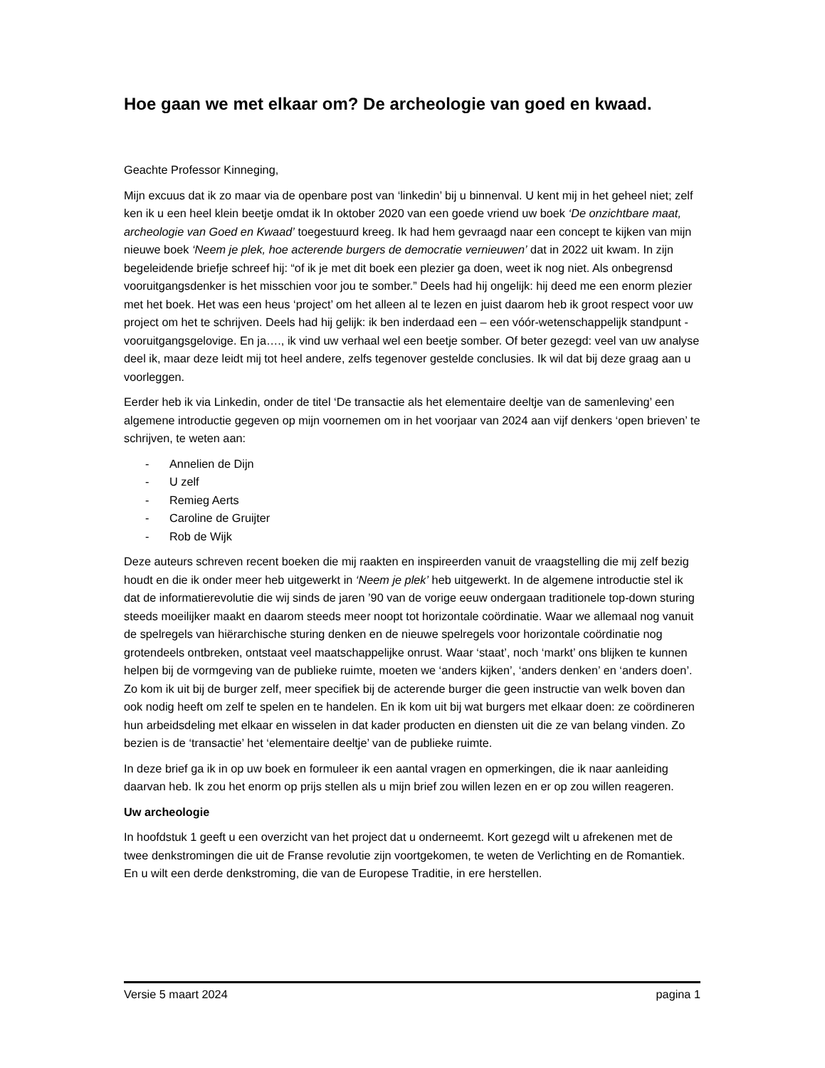Hoe gaan we met elkaar om? De archeologie van goed en kwaad.
Geachte Professor Kinneging,
Mijn excuus dat ik zo maar via de openbare post van ‘linkedin’ bij u binnenval. U kent mij in het geheel niet; zelf ken ik u een heel klein beetje omdat ik In oktober 2020 van een goede vriend uw boek ‘De onzichtbare maat, archeologie van Goed en Kwaad’ toegestuurd kreeg. Ik had hem gevraagd naar een concept te kijken van mijn nieuwe boek ‘Neem je plek, hoe acterende burgers de democratie vernieuwen’ dat in 2022 uit kwam. In zijn begeleidende briefje schreef hij: “of ik je met dit boek een plezier ga doen, weet ik nog niet. Als onbegrensd vooruitgangsdenker is het misschien voor jou te somber.” Deels had hij ongelijk: hij deed me een enorm plezier met het boek. Het was een heus ‘project’ om het alleen al te lezen en juist daarom heb ik groot respect voor uw project om het te schrijven. Deels had hij gelijk: ik ben inderdaad een – een vóór-wetenschappelijk standpunt - vooruitgangsgelovige. En ja…., ik vind uw verhaal wel een beetje somber. Of beter gezegd: veel van uw analyse deel ik, maar deze leidt mij tot heel andere, zelfs tegenover gestelde conclusies. Ik wil dat bij deze graag aan u voorleggen.
Eerder heb ik via Linkedin, onder de titel ‘De transactie als het elementaire deeltje van de samenleving’ een algemene introductie gegeven op mijn voornemen om in het voorjaar van 2024 aan vijf denkers ‘open brieven’ te schrijven, te weten aan:
- Annelien de Dijn
- U zelf
- Remieg Aerts
- Caroline de Gruijter
- Rob de Wijk
Deze auteurs schreven recent boeken die mij raakten en inspireerden vanuit de vraagstelling die mij zelf bezig houdt en die ik onder meer heb uitgewerkt in ‘Neem je plek’ heb uitgewerkt. In de algemene introductie stel ik dat de informatierevolutie die wij sinds de jaren ’90 van de vorige eeuw ondergaan traditionele top-down sturing steeds moeilijker maakt en daarom steeds meer noopt tot horizontale coördinatie. Waar we allemaal nog vanuit de spelregels van hiërarchische sturing denken en de nieuwe spelregels voor horizontale coördinatie nog grotendeels ontbreken, ontstaat veel maatschappelijke onrust. Waar ‘staat’, noch ‘markt’ ons blijken te kunnen helpen bij de vormgeving van de publieke ruimte, moeten we ‘anders kijken’, ‘anders denken’ en ‘anders doen’. Zo kom ik uit bij de burger zelf, meer specifiek bij de acterende burger die geen instructie van welk boven dan ook nodig heeft om zelf te spelen en te handelen. En ik kom uit bij wat burgers met elkaar doen: ze coördineren hun arbeidsdeling met elkaar en wisselen in dat kader producten en diensten uit die ze van belang vinden. Zo bezien is de ‘transactie’ het ‘elementaire deeltje’ van de publieke ruimte.
In deze brief ga ik in op uw boek en formuleer ik een aantal vragen en opmerkingen, die ik naar aanleiding daarvan heb. Ik zou het enorm op prijs stellen als u mijn brief zou willen lezen en er op zou willen reageren.
Uw archeologie
In hoofdstuk 1 geeft u een overzicht van het project dat u onderneemt. Kort gezegd wilt u afrekenen met de twee denkstromingen die uit de Franse revolutie zijn voortgekomen, te weten de Verlichting en de Romantiek. En u wilt een derde denkstroming, die van de Europese Traditie, in ere herstellen.
Versie 5 maart 2024 pagina 1